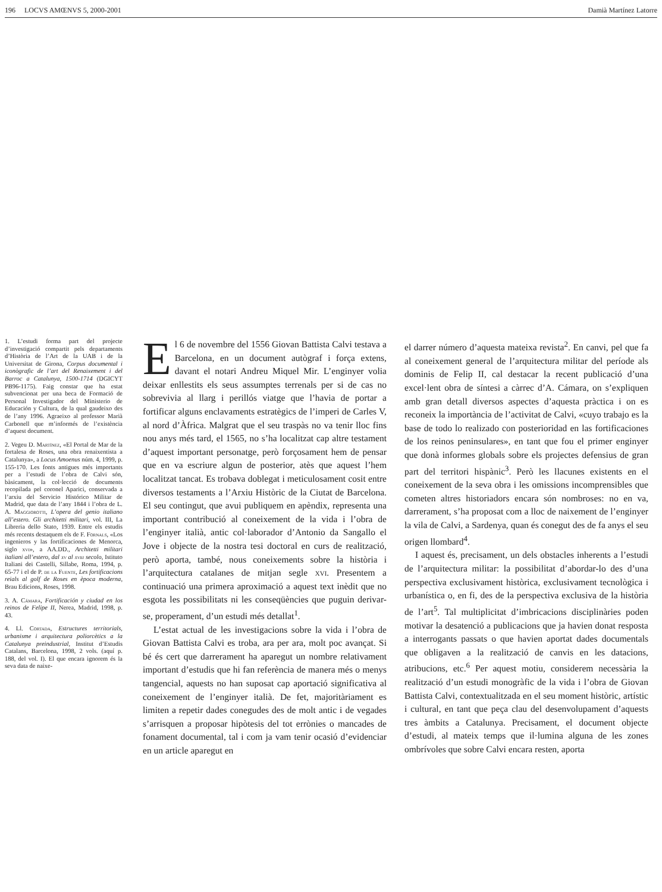196 LOCVS AMŒNVS 5, 2000-2001 Damià Martínez Latorre
1. L’estudi forma part del projecte d’investigació compartit pels departaments d’Història de l’Art de la UAB i de la Universitat de Girona, Corpus documental i iconògrafic de l’art del Renaixement i del Barroc a Catalunya, 1500-1714 (DGICYT PB96-1175). Faig constar que ha estat subvencionat per una beca de Formació de Personal Investigador del Ministerio de Educación y Cultura, de la qual gaudeixo des de l’any 1996. Agraeixo al professor Marià Carbonell que m’informés de l’existència d’aquest document.
2. Vegeu D. Martínez, «El Portal de Mar de la fortalesa de Roses, una obra renaixentista a Catalunya», a Locus Amoenus núm. 4, 1999, p. 155-170. Les fonts antigues més importants per a l’estudi de l’obra de Calvi són, bàsicament, la col·lecció de documents recopilada pel coronel Aparici, conservada a l’arxiu del Servicio Histórico Militar de Madrid, que data de l’any 1844 i l’obra de L. A. Maggiorotti, L’opera del genio italiano all’estero. Gli architetti militari, vol. III, La Libreria dello Stato, 1939. Entre els estudis més recents destaquem els de F. Fornals, «Los ingenieros y las fortificaciones de Menorca, siglo xvi», a AA.DD., Architetti militari italiani all’estero, dal xv al xviii secolo, Istituto Italiani dei Castelli, Sillabe, Roma, 1994, p. 65-77 i el de P. de la Fuente, Les fortificacions reials al golf de Roses en època moderna, Brau Edicions, Roses, 1998.
3. A. Cámara, Fortificación y ciudad en los reinos de Felipe II, Nerea, Madrid, 1998, p. 43.
4. Ll. Cortada, Estructures territorials, urbanisme i arquitectura poliorcètics a la Catalunya preindustrial, Institut d’Estudis Catalans, Barcelona, 1998, 2 vols. (aquí p. 188, del vol. I). El que encara ignorem és la seva data de naixe-
El 6 de novembre del 1556 Giovan Battista Calvi testava a Barcelona, en un document autògraf i força extens, davant el notari Andreu Miquel Mir. L’enginyer volia deixar enllestits els seus assumptes terrenals per si de cas no sobrevivia al llarg i perillós viatge que l’havia de portar a fortificar alguns enclavaments estratègics de l’imperi de Carles V, al nord d’Àfrica. Malgrat que el seu traspàs no va tenir lloc fins nou anys més tard, el 1565, no s’ha localitzat cap altre testament d’aquest important personatge, però forçosament hem de pensar que en va escriure algun de posterior, atès que aquest l’hem localitzat tancat. Es trobava doblegat i meticulosament cosit entre diversos testaments a l’Arxiu Històric de la Ciutat de Barcelona. El seu contingut, que avui publiquem en apèndix, representa una important contribució al coneixement de la vida i l’obra de l’enginyer italià, antic col·laborador d’Antonio da Sangallo el Jove i objecte de la nostra tesi doctoral en curs de realització, però aporta, també, nous coneixements sobre la història i l’arquitectura catalanes de mitjan segle xvi. Presentem a continuació una primera aproximació a aquest text inèdit que no esgota les possibilitats ni les conseqüències que puguin derivar-se, properament, d’un estudi més detallat<sup>1</sup>.
L’estat actual de les investigacions sobre la vida i l’obra de Giovan Battista Calvi es troba, ara per ara, molt poc avançat. Si bé és cert que darrerament ha aparegut un nombre relativament important d’estudis que hi fan referència de manera més o menys tangencial, aquests no han suposat cap aportació significativa al coneixement de l’enginyer italià. De fet, majoritàriament es limiten a repetir dades conegudes des de molt antic i de vegades s’arrisquen a proposar hipòtesis del tot errònies o mancades de fonament documental, tal i com ja vam tenir ocasió d’evidenciar en un article aparegut en
el darrer número d’aquesta mateixa revista<sup>2</sup>. En canvi, pel que fa al coneixement general de l’arquitectura militar del període als dominis de Felip II, cal destacar la recent publicació d’una excel·lent obra de síntesi a càrrec d’A. Cámara, on s’expliquen amb gran detall diversos aspectes d’aquesta pràctica i on es reconeix la importància de l’activitat de Calvi, «cuyo trabajo es la base de todo lo realizado con posterioridad en las fortificaciones de los reinos peninsulares», en tant que fou el primer enginyer que donà informes globals sobre els projectes defensius de gran part del territori hispànic<sup>3</sup>. Però les llacunes existents en el coneixement de la seva obra i les omissions incomprensibles que cometen altres historiadors encara són nombroses: no en va, darrerament, s’ha proposat com a lloc de naixement de l’enginyer la vila de Calvi, a Sardenya, quan és conegut des de fa anys el seu origen llombard<sup>4</sup>.
I aquest és, precisament, un dels obstacles inherents a l’estudi de l’arquitectura militar: la possibilitat d’abordar-lo des d’una perspectiva exclusivament històrica, exclusivament tecnològica i urbanística o, en fi, des de la perspectiva exclusiva de la història de l’art<sup>5</sup>. Tal multiplicitat d’imbricacions disciplinàries poden motivar la desatenció a publicacions que ja havien donat resposta a interrogants passats o que havien aportat dades documentals que obligaven a la realització de canvis en les datacions, atribucions, etc.<sup>6</sup> Per aquest motiu, considerem necessària la realització d’un estudi monogràfic de la vida i l’obra de Giovan Battista Calvi, contextualitzada en el seu moment històric, artístic i cultural, en tant que peça clau del desenvolupament d’aquests tres àmbits a Catalunya. Precisament, el document objecte d’estudi, al mateix temps que il·lumina alguna de les zones ombrívoles que sobre Calvi encara resten, aporta